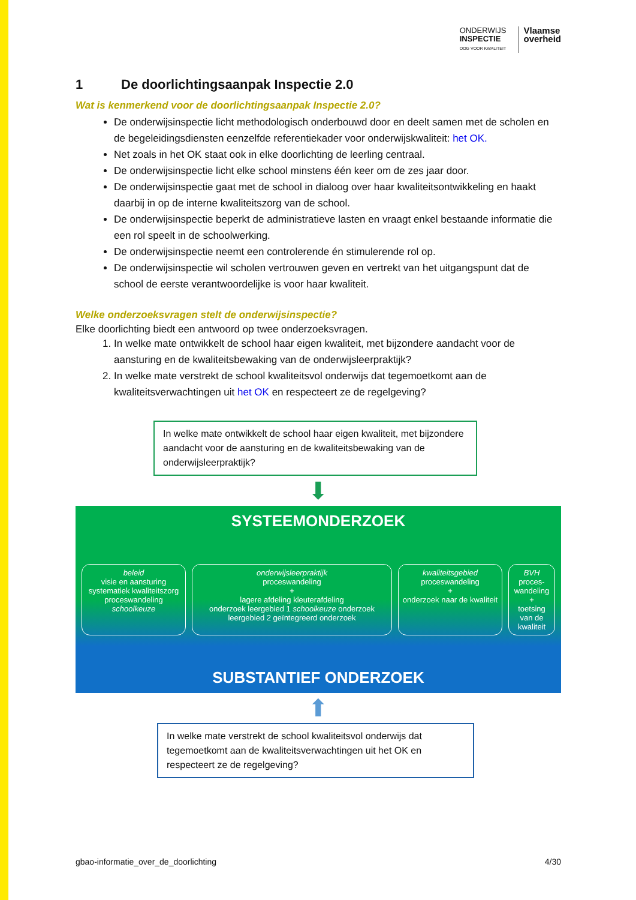ONDERWIJS
INSPECTIE
OOG VOOR KWALITEIT
Vlaamse
overheid
1 De doorlichtingsaanpak Inspectie 2.0
Wat is kenmerkend voor de doorlichtingsaanpak Inspectie 2.0?
De onderwijsinspectie licht methodologisch onderbouwd door en deelt samen met de scholen en de begeleidingsdiensten eenzelfde referentiekader voor onderwijskwaliteit: het OK.
Net zoals in het OK staat ook in elke doorlichting de leerling centraal.
De onderwijsinspectie licht elke school minstens één keer om de zes jaar door.
De onderwijsinspectie gaat met de school in dialoog over haar kwaliteitsontwikkeling en haakt daarbij in op de interne kwaliteitszorg van de school.
De onderwijsinspectie beperkt de administratieve lasten en vraagt enkel bestaande informatie die een rol speelt in de schoolwerking.
De onderwijsinspectie neemt een controlerende én stimulerende rol op.
De onderwijsinspectie wil scholen vertrouwen geven en vertrekt van het uitgangspunt dat de school de eerste verantwoordelijke is voor haar kwaliteit.
Welke onderzoeksvragen stelt de onderwijsinspectie?
Elke doorlichting biedt een antwoord op twee onderzoeksvragen.
1. In welke mate ontwikkelt de school haar eigen kwaliteit, met bijzondere aandacht voor de aansturing en de kwaliteitsbewaking van de onderwijsleerpraktijk?
2. In welke mate verstrekt de school kwaliteitsvol onderwijs dat tegemoetkomt aan de kwaliteitsverwachtingen uit het OK en respecteert ze de regelgeving?
In welke mate ontwikkelt de school haar eigen kwaliteit, met bijzondere aandacht voor de aansturing en de kwaliteitsbewaking van de onderwijsleerpraktijk?
⬇
SYSTEEMONDERZOEK
beleid
visie en aansturing
systematiek kwaliteitszorg
proceswandeling schoolkeuze
onderwijsleerpraktijk
proceswandeling
+
lagere afdeling kleuterafdeling
onderzoek leergebied 1 schoolkeuze onderzoek leergebied 2 geïntegreerd onderzoek
kwaliteitsgebied
proceswandeling
+
onderzoek naar de kwaliteit
BVH
proces-wandeling
+
toetsing van de kwaliteit
SUBSTANTIEF ONDERZOEK
⬆
In welke mate verstrekt de school kwaliteitsvol onderwijs dat tegemoetkomt aan de kwaliteitsverwachtingen uit het OK en respecteert ze de regelgeving?
gbao-informatie_over_de_doorlichting 4/30